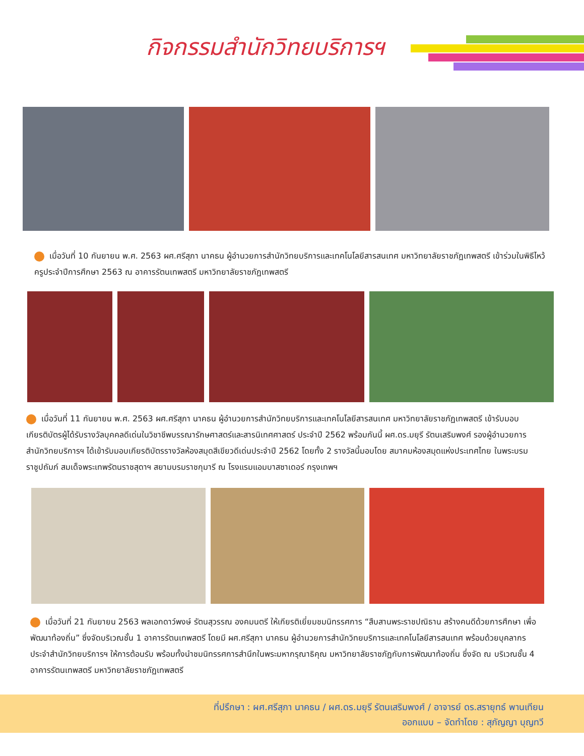กิจกรรมสำนักวิทยบริการฯ
เมื่อวันที่ 10 กันยายน พ.ศ. 2563 ผศ.ศรีสุภา นาคธน ผู้อำนวยการสำนักวิทยบริการและเทคโนโลยีสารสนเทศ มหาวิทยาลัยราชภัฏเทพสตรี เข้าร่วมในพิธีไหว้ครูประจำปีการศึกษา 2563 ณ อาคารรัตนเทพสตรี มหาวิทยาลัยราชภัฏเทพสตรี
เมื่อวันที่ 11 กันยายน พ.ศ. 2563 ผศ.ศรีสุภา นาคธน ผู้อำนวยการสำนักวิทยบริการและเทคโนโลยีสารสนเทศ มหาวิทยาลัยราชภัฏเทพสตรี เข้ารับมอบเกียรติบัตรผู้ได้รับรางวัลบุคคลดีเด่นในวิชาชีพบรรณารักษศาสตร์และสารนิเทศศาสตร์ ประจำปี 2562 พร้อมกันนี้ ผศ.ดร.มยุรี รัตนเสริมพงศ์ รองผู้อำนวยการสำนักวิทยบริการฯ ได้เข้ารับมอบเกียรติบัตรรางวัลห้องสมุดสีเขียวดีเด่นประจำปี 2562 โดยทั้ง 2 รางวัลนี้มอบโดย สมาคมห้องสมุดแห่งประเทศไทย ในพระบรมราชูปถัมภ์ สมเด็จพระเทพรัตนราชสุดาฯ สยามบรมราชกุมารี ณ โรงแรมแอมบาสซาเดอร์ กรุงเทพฯ
เมื่อวันที่ 21 กันยายน 2563 พลเอกดาว์พงษ์ รัตนสุวรรณ องคมนตรี ให้เกียรติเยี่ยมชมนิทรรศการ “สืบสานพระราชปณิธาน สร้างคนดีด้วยการศึกษา เพื่อพัฒนาท้องถิ่น” ซึ่งจัดบริเวณชั้น 1 อาคารรัตนเทพสตรี โดยมี ผศ.ศรีสุภา นาคธน ผู้อำนวยการสำนักวิทยบริการและเทคโนโลยีสารสนเทศ พร้อมด้วยบุคลากรประจำสำนักวิทยบริการฯ ให้การต้อนรับ พร้อมทั้งนำชมนิทรรศการสำนึกในพระมหากรุณาธิคุณ มหาวิทยาลัยราชภัฏกับการพัฒนาท้องถิ่น ซึ่งจัด ณ บริเวณชั้น 4 อาคารรัตนเทพสตรี มหาวิทยาลัยราชภัฏเทพสตรี
ที่ปรึกษา : ผศ.ศรีสุภา นาคธน / ผศ.ดร.มยุรี รัตนเสริมพงศ์ / อาจารย์ ดร.สรายุทธ์ พานเทียน
ออกแบบ – จัดทำโดย : สุภัญญา บุญทวี